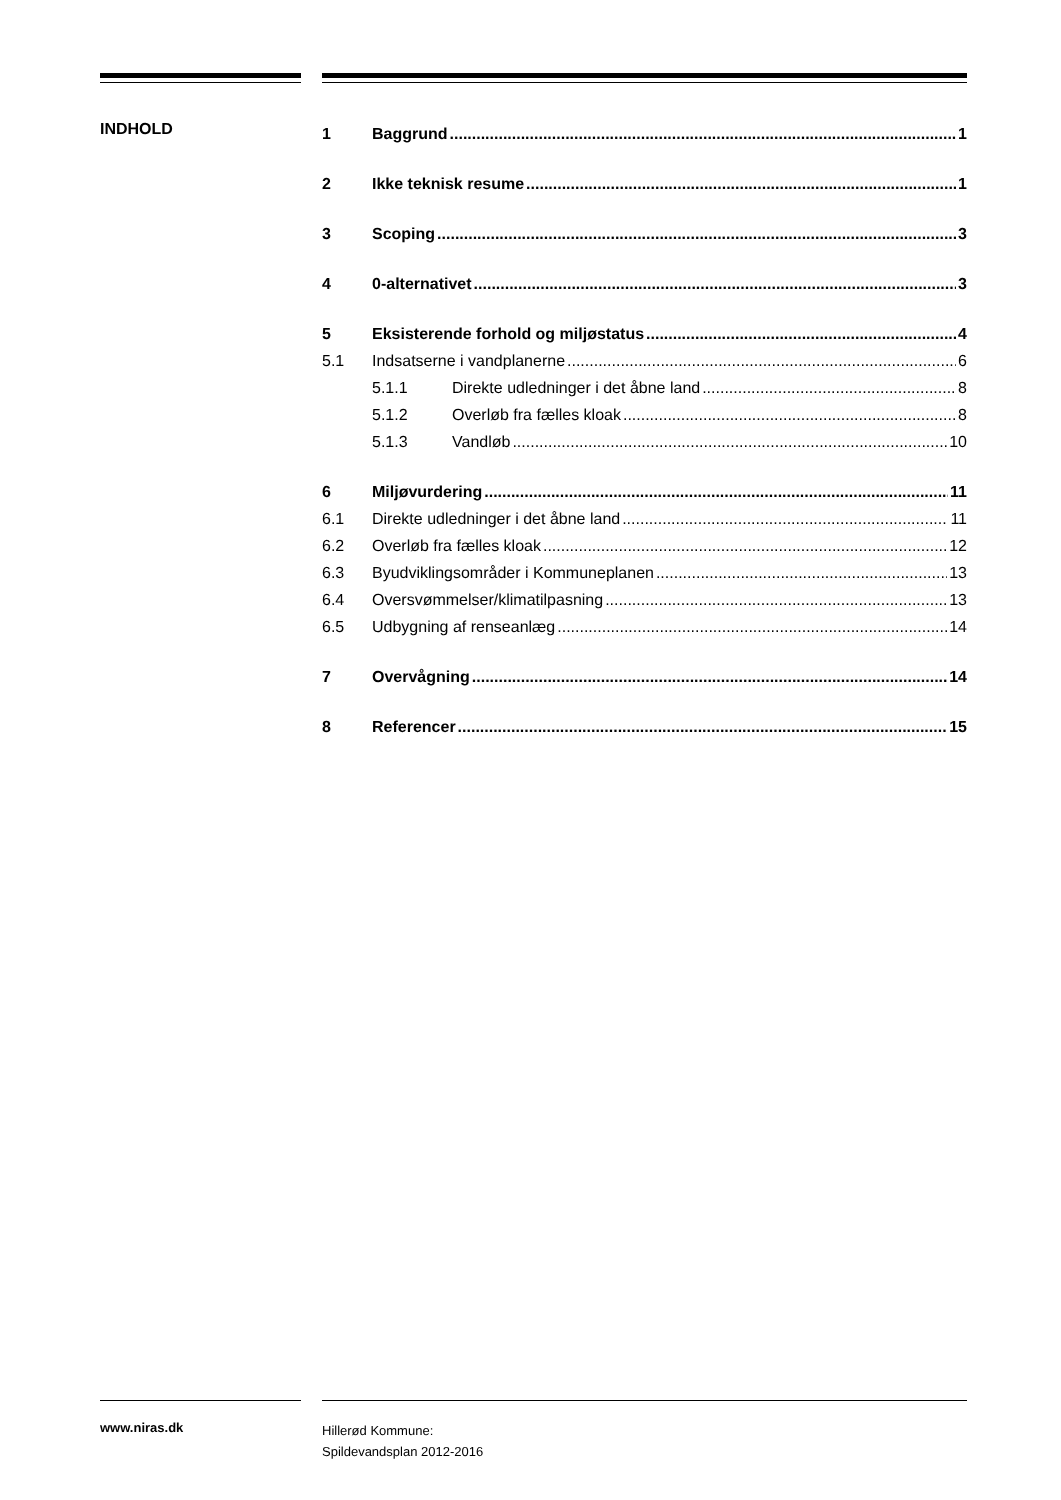INDHOLD
1 Baggrund 1
2 Ikke teknisk resume 1
3 Scoping 3
4 0-alternativet 3
5 Eksisterende forhold og miljøstatus 4
5.1 Indsatserne i vandplanerne 6
5.1.1 Direkte udledninger i det åbne land 8
5.1.2 Overløb fra fælles kloak 8
5.1.3 Vandløb 10
6 Miljøvurdering 11
6.1 Direkte udledninger i det åbne land 11
6.2 Overløb fra fælles kloak 12
6.3 Byudviklingsområder i Kommuneplanen 13
6.4 Oversvømmelser/klimatilpasning 13
6.5 Udbygning af renseanlæg 14
7 Overvågning 14
8 Referencer 15
www.niras.dk
Hillerød Kommune:
Spildevandsplan 2012-2016